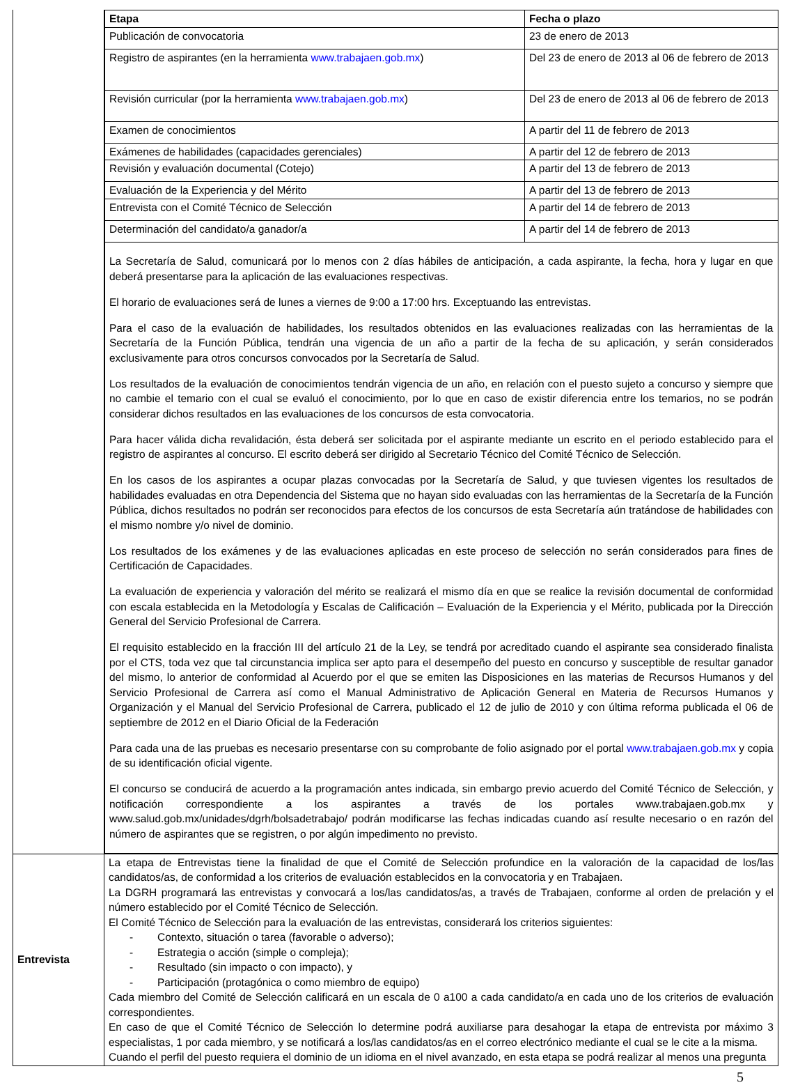| | / Etapa / Fecha o plazo / / Publicación de convocatoria / 23 de enero de 2013 / / Registro de aspirantes (en la herramienta www.trabajaen.gob.mx ) / Del 23 de enero de 2013 al 06 de febrero de 2013 / / Revisión curricular (por la herramienta www.trabajaen.gob.mx ) / Del 23 de enero de 2013 al 06 de febrero de 2013 / / Examen de conocimientos / A partir del 11 de febrero de 2013 / / Exámenes de habilidades (capacidades gerenciales) / A partir del 12 de febrero de 2013 / / Revisión y evaluación documental (Cotejo) / A partir del 13 de febrero de 2013 / / Evaluación de la Experiencia y del Mérito / A partir del 13 de febrero de 2013 / / Entrevista con el Comité Técnico de Selección / A partir del 14 de febrero de 2013 / / Determinación del candidato/a ganador/a / A partir del 14 de febrero de 2013 / / La Secretaría de Salud, comunicará por lo menos con 2 días hábiles de anticipación, a cada aspirante, la fecha, hora y lugar en que deberá presentarse para la aplicación de las evaluaciones respectivas. El horario de evaluaciones será de lunes a viernes de 9:00 a 17:00 hrs. Exceptuando las entrevistas. Para el caso de la evaluación de habilidades, los resultados obtenidos en las evaluaciones realizadas con las herramientas de la Secretaría de la Función Pública, tendrán una vigencia de un año a partir de la fecha de su aplicación, y serán considerados exclusivamente para otros concursos convocados por la Secretaría de Salud. Los resultados de la evaluación de conocimientos tendrán vigencia de un año, en relación con el puesto sujeto a concurso y siempre que no cambie el temario con el cual se evaluó el conocimiento, por lo que en caso de existir diferencia entre los temarios, no se podrán considerar dichos resultados en las evaluaciones de los concursos de esta convocatoria. Para hacer válida dicha revalidación, ésta deberá ser solicitada por el aspirante mediante un escrito en el periodo establecido para el registro de aspirantes al concurso. El escrito deberá ser dirigido al Secretario Técnico del Comité Técnico de Selección. En los casos de los aspirantes a ocupar plazas convocadas por la Secretaría de Salud, y que tuviesen vigentes los resultados de habilidades evaluadas en otra Dependencia del Sistema que no hayan sido evaluadas con las herramientas de la Secretaría de la Función Pública, dichos resultados no podrán ser reconocidos para efectos de los concursos de esta Secretaría aún tratándose de habilidades con el mismo nombre y/o nivel de dominio. Los resultados de los exámenes y de las evaluaciones aplicadas en este proceso de selección no serán considerados para fines de Certificación de Capacidades. La evaluación de experiencia y valoración del mérito se realizará el mismo día en que se realice la revisión documental de conformidad con escala establecida en la Metodología y Escalas de Calificación – Evaluación de la Experiencia y el Mérito, publicada por la Dirección General del Servicio Profesional de Carrera. El requisito establecido en la fracción III del artículo 21 de la Ley, se tendrá por acreditado cuando el aspirante sea considerado finalista por el CTS, toda vez que tal circunstancia implica ser apto para el desempeño del puesto en concurso y susceptible de resultar ganador del mismo, lo anterior de conformidad al Acuerdo por el que se emiten las Disposiciones en las materias de Recursos Humanos y del Servicio Profesional de Carrera así como el Manual Administrativo de Aplicación General en Materia de Recursos Humanos y Organización y el Manual del Servicio Profesional de Carrera, publicado el 12 de julio de 2010 y con última reforma publicada el 06 de septiembre de 2012 en el Diario Oficial de la Federación Para cada una de las pruebas es necesario presentarse con su comprobante de folio asignado por el portal www.trabajaen.gob.mx y copia de su identificación oficial vigente. El concurso se conducirá de acuerdo a la programación antes indicada, sin embargo previo acuerdo del Comité Técnico de Selección, y notificación correspondiente a los aspirantes a través de los portales www.trabajaen.gob.mx y www.salud.gob.mx/unidades/dgrh/bolsadetrabajo/ podrán modificarse las fechas indicadas cuando así resulte necesario o en razón del número de aspirantes que se registren, o por algún impedimento no previsto. / / |
| Entrevista | La etapa de Entrevistas tiene la finalidad de que el Comité de Selección profundice en la valoración de la capacidad de los/las candidatos/as, de conformidad a los criterios de evaluación establecidos en la convocatoria y en Trabajaen. La DGRH programará las entrevistas y convocará a los/las candidatos/as, a través de Trabajaen, conforme al orden de prelación y el número establecido por el Comité Técnico de Selección. El Comité Técnico de Selección para la evaluación de las entrevistas, considerará los criterios siguientes: - Contexto, situación o tarea (favorable o adverso); - Estrategia o acción (simple o compleja); - Resultado (sin impacto o con impacto), y - Participación (protagónica o como miembro de equipo) Cada miembro del Comité de Selección calificará en un escala de 0 a100 a cada candidato/a en cada uno de los criterios de evaluación correspondientes. En caso de que el Comité Técnico de Selección lo determine podrá auxiliarse para desahogar la etapa de entrevista por máximo 3 especialistas, 1 por cada miembro, y se notificará a los/las candidatos/as en el correo electrónico mediante el cual se le cite a la misma. Cuando el perfil del puesto requiera el dominio de un idioma en el nivel avanzado, en esta etapa se podrá realizar al menos una pregunta |
5